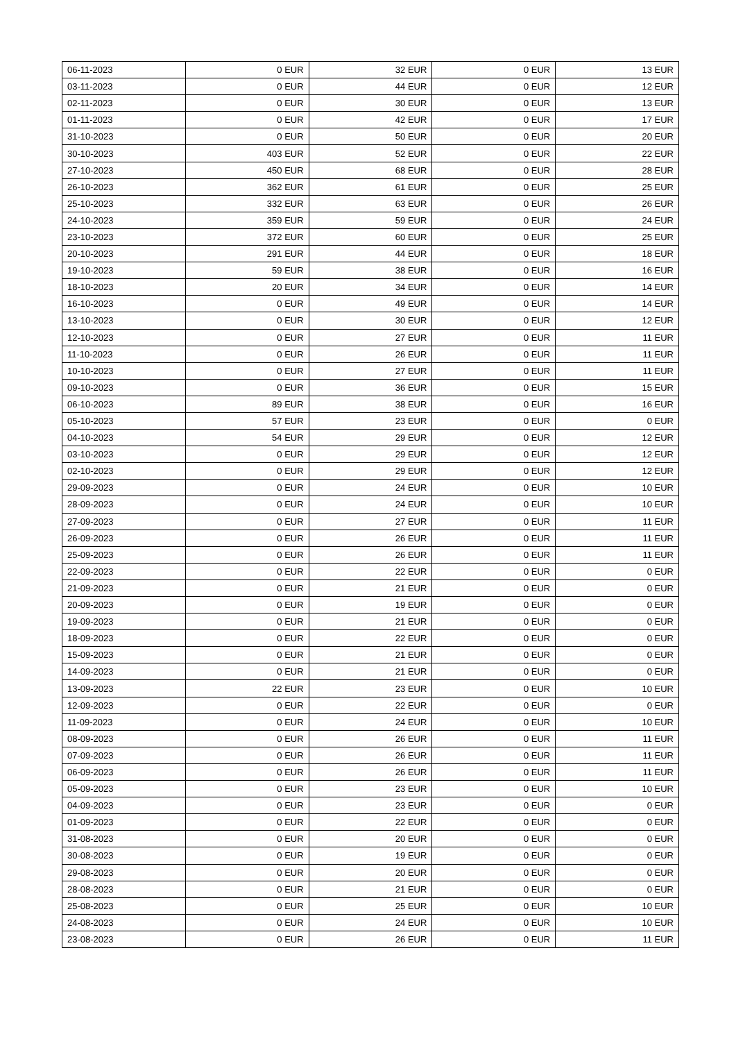| 06-11-2023 | 0 EUR | 32 EUR | 0 EUR | 13 EUR |
| 03-11-2023 | 0 EUR | 44 EUR | 0 EUR | 12 EUR |
| 02-11-2023 | 0 EUR | 30 EUR | 0 EUR | 13 EUR |
| 01-11-2023 | 0 EUR | 42 EUR | 0 EUR | 17 EUR |
| 31-10-2023 | 0 EUR | 50 EUR | 0 EUR | 20 EUR |
| 30-10-2023 | 403 EUR | 52 EUR | 0 EUR | 22 EUR |
| 27-10-2023 | 450 EUR | 68 EUR | 0 EUR | 28 EUR |
| 26-10-2023 | 362 EUR | 61 EUR | 0 EUR | 25 EUR |
| 25-10-2023 | 332 EUR | 63 EUR | 0 EUR | 26 EUR |
| 24-10-2023 | 359 EUR | 59 EUR | 0 EUR | 24 EUR |
| 23-10-2023 | 372 EUR | 60 EUR | 0 EUR | 25 EUR |
| 20-10-2023 | 291 EUR | 44 EUR | 0 EUR | 18 EUR |
| 19-10-2023 | 59 EUR | 38 EUR | 0 EUR | 16 EUR |
| 18-10-2023 | 20 EUR | 34 EUR | 0 EUR | 14 EUR |
| 16-10-2023 | 0 EUR | 49 EUR | 0 EUR | 14 EUR |
| 13-10-2023 | 0 EUR | 30 EUR | 0 EUR | 12 EUR |
| 12-10-2023 | 0 EUR | 27 EUR | 0 EUR | 11 EUR |
| 11-10-2023 | 0 EUR | 26 EUR | 0 EUR | 11 EUR |
| 10-10-2023 | 0 EUR | 27 EUR | 0 EUR | 11 EUR |
| 09-10-2023 | 0 EUR | 36 EUR | 0 EUR | 15 EUR |
| 06-10-2023 | 89 EUR | 38 EUR | 0 EUR | 16 EUR |
| 05-10-2023 | 57 EUR | 23 EUR | 0 EUR | 0 EUR |
| 04-10-2023 | 54 EUR | 29 EUR | 0 EUR | 12 EUR |
| 03-10-2023 | 0 EUR | 29 EUR | 0 EUR | 12 EUR |
| 02-10-2023 | 0 EUR | 29 EUR | 0 EUR | 12 EUR |
| 29-09-2023 | 0 EUR | 24 EUR | 0 EUR | 10 EUR |
| 28-09-2023 | 0 EUR | 24 EUR | 0 EUR | 10 EUR |
| 27-09-2023 | 0 EUR | 27 EUR | 0 EUR | 11 EUR |
| 26-09-2023 | 0 EUR | 26 EUR | 0 EUR | 11 EUR |
| 25-09-2023 | 0 EUR | 26 EUR | 0 EUR | 11 EUR |
| 22-09-2023 | 0 EUR | 22 EUR | 0 EUR | 0 EUR |
| 21-09-2023 | 0 EUR | 21 EUR | 0 EUR | 0 EUR |
| 20-09-2023 | 0 EUR | 19 EUR | 0 EUR | 0 EUR |
| 19-09-2023 | 0 EUR | 21 EUR | 0 EUR | 0 EUR |
| 18-09-2023 | 0 EUR | 22 EUR | 0 EUR | 0 EUR |
| 15-09-2023 | 0 EUR | 21 EUR | 0 EUR | 0 EUR |
| 14-09-2023 | 0 EUR | 21 EUR | 0 EUR | 0 EUR |
| 13-09-2023 | 22 EUR | 23 EUR | 0 EUR | 10 EUR |
| 12-09-2023 | 0 EUR | 22 EUR | 0 EUR | 0 EUR |
| 11-09-2023 | 0 EUR | 24 EUR | 0 EUR | 10 EUR |
| 08-09-2023 | 0 EUR | 26 EUR | 0 EUR | 11 EUR |
| 07-09-2023 | 0 EUR | 26 EUR | 0 EUR | 11 EUR |
| 06-09-2023 | 0 EUR | 26 EUR | 0 EUR | 11 EUR |
| 05-09-2023 | 0 EUR | 23 EUR | 0 EUR | 10 EUR |
| 04-09-2023 | 0 EUR | 23 EUR | 0 EUR | 0 EUR |
| 01-09-2023 | 0 EUR | 22 EUR | 0 EUR | 0 EUR |
| 31-08-2023 | 0 EUR | 20 EUR | 0 EUR | 0 EUR |
| 30-08-2023 | 0 EUR | 19 EUR | 0 EUR | 0 EUR |
| 29-08-2023 | 0 EUR | 20 EUR | 0 EUR | 0 EUR |
| 28-08-2023 | 0 EUR | 21 EUR | 0 EUR | 0 EUR |
| 25-08-2023 | 0 EUR | 25 EUR | 0 EUR | 10 EUR |
| 24-08-2023 | 0 EUR | 24 EUR | 0 EUR | 10 EUR |
| 23-08-2023 | 0 EUR | 26 EUR | 0 EUR | 11 EUR |